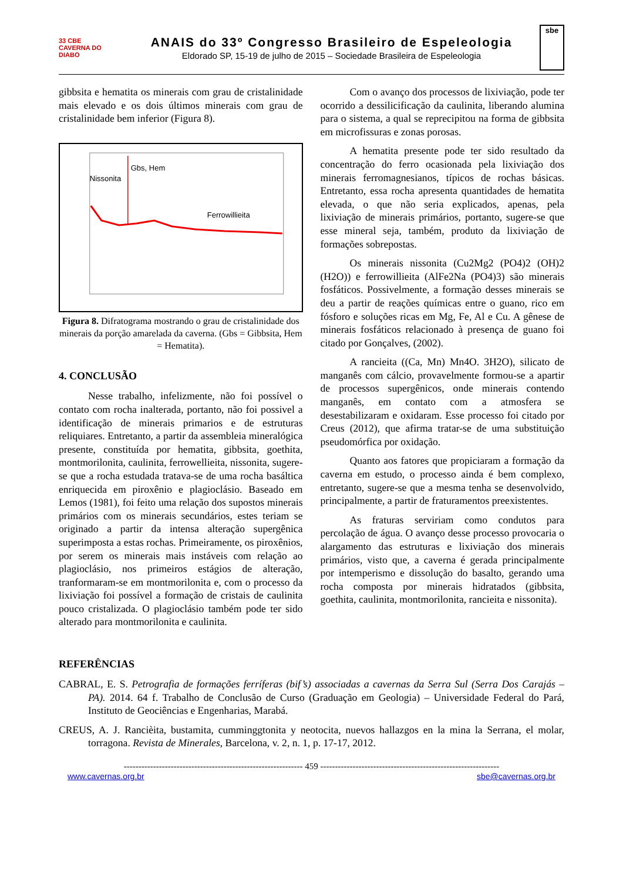33 CBE
CAVERNA DO DIABO
ANAIS do 33º Congresso Brasileiro de Espeleologia
Eldorado SP, 15-19 de julho de 2015 – Sociedade Brasileira de Espeleologia
sbe
gibbsita e hematita os minerais com grau de cristalinidade mais elevado e os dois últimos minerais com grau de cristalinidade bem inferior (Figura 8).
Gbs, Hem
Nissonita
Ferrowillieita
Figura 8. Difratograma mostrando o grau de cristalinidade dos minerais da porção amarelada da caverna. (Gbs = Gibbsita, Hem = Hematita).
4. CONCLUSÃO
Nesse trabalho, infelizmente, não foi possível o contato com rocha inalterada, portanto, não foi possivel a identificação de minerais primarios e de estruturas reliquiares. Entretanto, a partir da assembleia mineralógica presente, constituída por hematita, gibbsita, goethita, montmorilonita, caulinita, ferrowellieita, nissonita, sugere-se que a rocha estudada tratava-se de uma rocha basáltica enriquecida em piroxênio e plagioclásio. Baseado em Lemos (1981), foi feito uma relação dos supostos minerais primários com os minerais secundários, estes teriam se originado a partir da intensa alteração supergênica superimposta a estas rochas. Primeiramente, os piroxênios, por serem os minerais mais instáveis com relação ao plagioclásio, nos primeiros estágios de alteração, tranformaram-se em montmorilonita e, com o processo da lixiviação foi possível a formação de cristais de caulinita pouco cristalizada. O plagioclásio também pode ter sido alterado para montmorilonita e caulinita.
Com o avanço dos processos de lixiviação, pode ter ocorrido a dessilicificação da caulinita, liberando alumina para o sistema, a qual se reprecipitou na forma de gibbsita em microfissuras e zonas porosas.
A hematita presente pode ter sido resultado da concentração do ferro ocasionada pela lixiviação dos minerais ferromagnesianos, típicos de rochas básicas. Entretanto, essa rocha apresenta quantidades de hematita elevada, o que não seria explicados, apenas, pela lixiviação de minerais primários, portanto, sugere-se que esse mineral seja, também, produto da lixiviação de formações sobrepostas.
Os minerais nissonita (Cu2Mg2 (PO4)2 (OH)2 (H2O)) e ferrowillieita (AlFe2Na (PO4)3) são minerais fosfáticos. Possivelmente, a formação desses minerais se deu a partir de reações químicas entre o guano, rico em fósforo e soluções ricas em Mg, Fe, Al e Cu. A gênese de minerais fosfáticos relacionado à presença de guano foi citado por Gonçalves, (2002).
A rancieita ((Ca, Mn) Mn4O. 3H2O), silicato de manganês com cálcio, provavelmente formou-se a apartir de processos supergênicos, onde minerais contendo manganês, em contato com a atmosfera se desestabilizaram e oxidaram. Esse processo foi citado por Creus (2012), que afirma tratar-se de uma substituição pseudomórfica por oxidação.
Quanto aos fatores que propiciaram a formação da caverna em estudo, o processo ainda é bem complexo, entretanto, sugere-se que a mesma tenha se desenvolvido, principalmente, a partir de fraturamentos preexistentes.
As fraturas serviriam como condutos para percolação de água. O avanço desse processo provocaria o alargamento das estruturas e lixiviação dos minerais primários, visto que, a caverna é gerada principalmente por intemperismo e dissolução do basalto, gerando uma rocha composta por minerais hidratados (gibbsita, goethita, caulinita, montmorilonita, rancieita e nissonita).
REFERÊNCIAS
CABRAL, E. S. Petrografia de formações ferríferas (bif’s) associadas a cavernas da Serra Sul (Serra Dos Carajás – PA). 2014. 64 f. Trabalho de Conclusão de Curso (Graduação em Geologia) – Universidade Federal do Pará, Instituto de Geociências e Engenharias, Marabá.
CREUS, A. J. Rancièita, bustamita, cumminggtonita y neotocita, nuevos hallazgos en la mina la Serrana, el molar, torragona. Revista de Minerales, Barcelona, v. 2, n. 1, p. 17-17, 2012.
------------------------------------------------------------- 459 -------------------------------------------------------------
www.cavernas.org.br sbe@cavernas.org.br